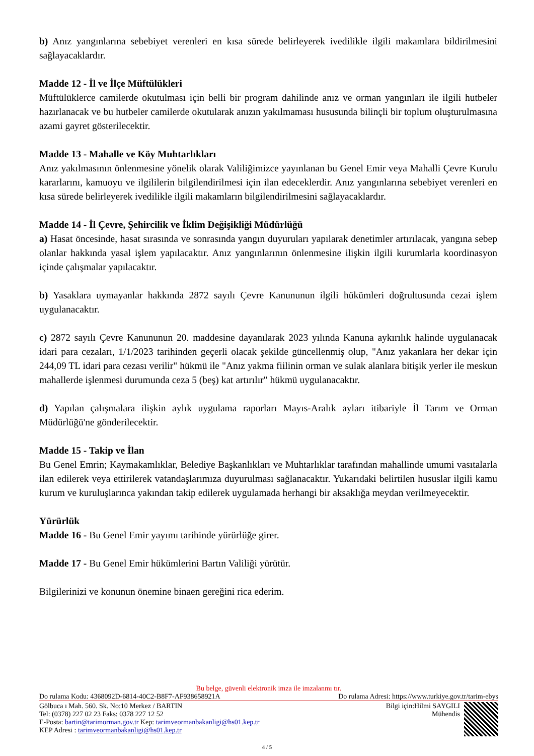b) Anız yangınlarına sebebiyet verenleri en kısa sürede belirleyerek ivedilikle ilgili makamlara bildirilmesini sağlayacaklardır.
Madde 12 - İl ve İlçe Müftülükleri
Müftülüklerce camilerde okutulması için belli bir program dahilinde anız ve orman yangınları ile ilgili hutbeler hazırlanacak ve bu hutbeler camilerde okutularak anızın yakılmaması hususunda bilinçli bir toplum oluşturulmasına azami gayret gösterilecektir.
Madde 13 - Mahalle ve Köy Muhtarlıkları
Anız yakılmasının önlenmesine yönelik olarak Valiliğimizce yayınlanan bu Genel Emir veya Mahalli Çevre Kurulu kararlarını, kamuoyu ve ilgililerin bilgilendirilmesi için ilan edeceklerdir. Anız yangınlarına sebebiyet verenleri en kısa sürede belirleyerek ivedilikle ilgili makamların bilgilendirilmesini sağlayacaklardır.
Madde 14 - İl Çevre, Şehircilik ve İklim Değişikliği Müdürlüğü
a) Hasat öncesinde, hasat sırasında ve sonrasında yangın duyuruları yapılarak denetimler artırılacak, yangına sebep olanlar hakkında yasal işlem yapılacaktır. Anız yangınlarının önlenmesine ilişkin ilgili kurumlarla koordinasyon içinde çalışmalar yapılacaktır.
b) Yasaklara uymayanlar hakkında 2872 sayılı Çevre Kanununun ilgili hükümleri doğrultusunda cezai işlem uygulanacaktır.
c) 2872 sayılı Çevre Kanununun 20. maddesine dayanılarak 2023 yılında Kanuna aykırılık halinde uygulanacak idari para cezaları, 1/1/2023 tarihinden geçerli olacak şekilde güncellenmiş olup, "Anız yakanlara her dekar için 244,09 TL idari para cezası verilir" hükmü ile "Anız yakma fiilinin orman ve sulak alanlara bitişik yerler ile meskun mahallerde işlenmesi durumunda ceza 5 (beş) kat artırılır" hükmü uygulanacaktır.
d) Yapılan çalışmalara ilişkin aylık uygulama raporları Mayıs-Aralık ayları itibariyle İl Tarım ve Orman Müdürlüğü'ne gönderilecektir.
Madde 15 - Takip ve İlan
Bu Genel Emrin; Kaymakamlıklar, Belediye Başkanlıkları ve Muhtarlıklar tarafından mahallinde umumi vasıtalarla ilan edilerek veya ettirilerek vatandaşlarımıza duyurulması sağlanacaktır. Yukarıdaki belirtilen hususlar ilgili kamu kurum ve kuruluşlarınca yakından takip edilerek uygulamada herhangi bir aksaklığa meydan verilmeyecektir.
Yürürlük
Madde 16 - Bu Genel Emir yayımı tarihinde yürürlüğe girer.
Madde 17 - Bu Genel Emir hükümlerini Bartın Valiliği yürütür.
Bilgilerinizi ve konunun önemine binaen gereğini rica ederim.
Bu belge, güvenli elektronik imza ile imzalanmı tır.
Do rulama Kodu: 4368092D-6814-40C2-B8F7-AF938658921A Do rulama Adresi: https://www.turkiye.gov.tr/tarim-ebys
Gölbuca ı Mah. 560. Sk. No:10 Merkez / BARTIN
Tel: (0378) 227 02 23 Faks: 0378 227 12 52
E-Posta: bartin@tarimorman.gov.tr Kep: tarimveormanbakanligi@hs01.kep.tr
KEP Adresi : tarimveormanbakanligi@hs01.kep.tr
Bilgi için:Hilmi SAYGILI
Mühendis
4 / 5